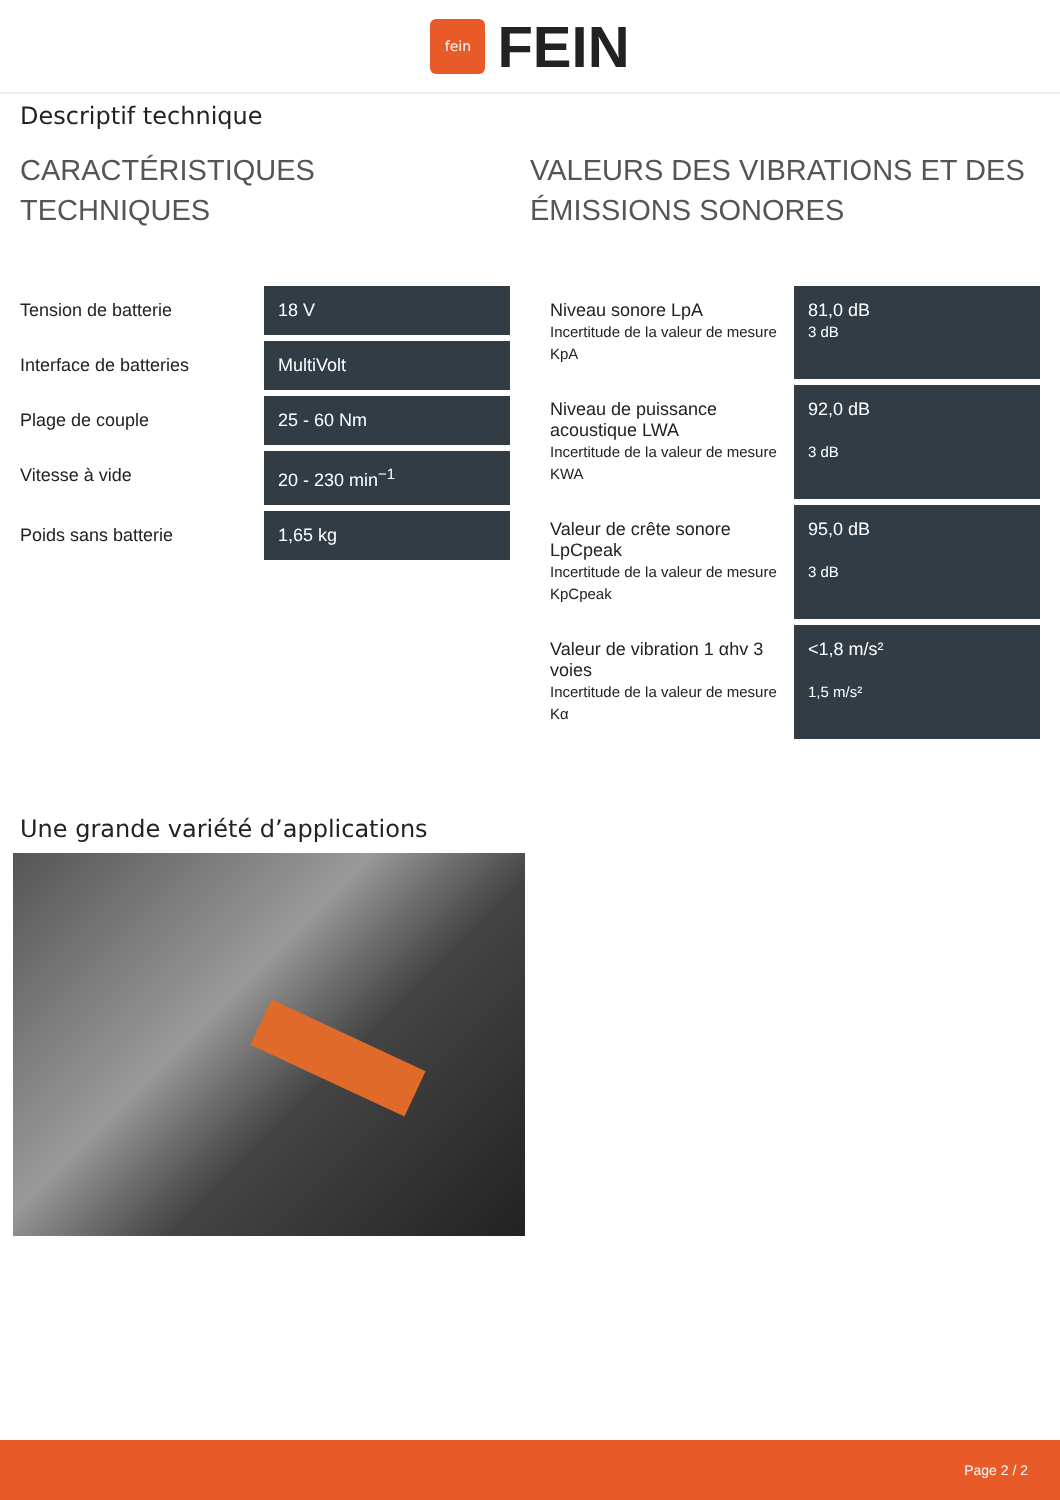fein
FEIN
Descriptif technique
CARACTÉRISTIQUES TECHNIQUES
| Tension de batterie | 18 V |
| Interface de batteries | MultiVolt |
| Plage de couple | 25 - 60 Nm |
| Vitesse à vide | 20 - 230 min<sup>−1</sup> |
| Poids sans batterie | 1,65 kg |
VALEURS DES VIBRATIONS ET DES ÉMISSIONS SONORES
| Niveau sonore LpA Incertitude de la valeur de mesure KpA | 81,0 dB 3 dB |
| Niveau de puissance acoustique LWA Incertitude de la valeur de mesure KWA | 92,0 dB 3 dB |
| Valeur de crête sonore LpCpeak Incertitude de la valeur de mesure KpCpeak | 95,0 dB 3 dB |
| Valeur de vibration 1 αhv 3 voies Incertitude de la valeur de mesure Kα | <1,8 m/s² 1,5 m/s² |
Une grande variété d’applications
Page 2 / 2